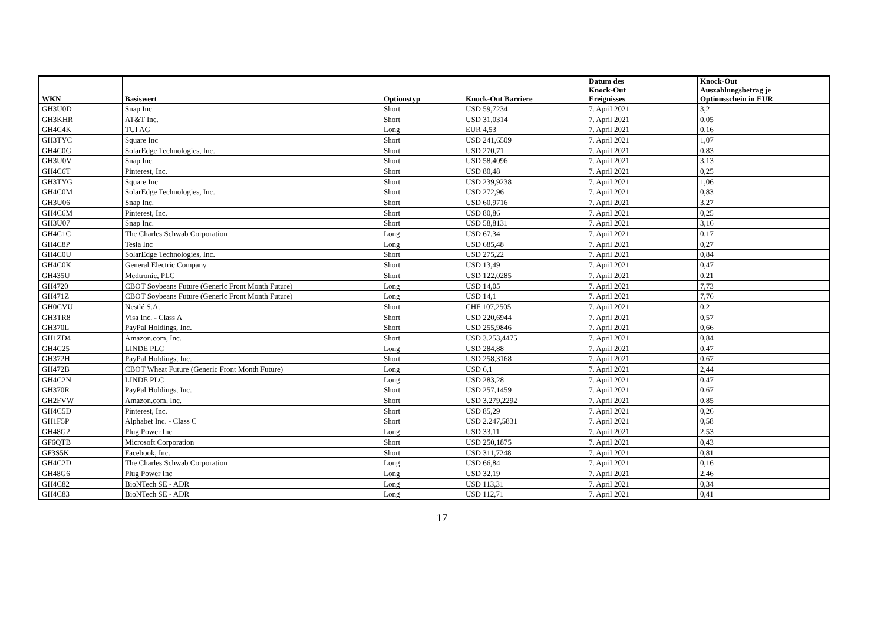| WKN | Basiswert | Optionstyp | Knock-Out Barriere | Datum des Knock-Out Ereignisses | Knock-Out Auszahlungsbetrag je Optionsschein in EUR |
| --- | --- | --- | --- | --- | --- |
| GH3U0D | Snap Inc. | Short | USD 59,7234 | 7. April 2021 | 3,2 |
| GH3KHR | AT&T Inc. | Short | USD 31,0314 | 7. April 2021 | 0,05 |
| GH4C4K | TUI AG | Long | EUR 4,53 | 7. April 2021 | 0,16 |
| GH3TYC | Square Inc | Short | USD 241,6509 | 7. April 2021 | 1,07 |
| GH4C0G | SolarEdge Technologies, Inc. | Short | USD 270,71 | 7. April 2021 | 0,83 |
| GH3U0V | Snap Inc. | Short | USD 58,4096 | 7. April 2021 | 3,13 |
| GH4C6T | Pinterest, Inc. | Short | USD 80,48 | 7. April 2021 | 0,25 |
| GH3TYG | Square Inc | Short | USD 239,9238 | 7. April 2021 | 1,06 |
| GH4C0M | SolarEdge Technologies, Inc. | Short | USD 272,96 | 7. April 2021 | 0,83 |
| GH3U06 | Snap Inc. | Short | USD 60,9716 | 7. April 2021 | 3,27 |
| GH4C6M | Pinterest, Inc. | Short | USD 80,86 | 7. April 2021 | 0,25 |
| GH3U07 | Snap Inc. | Short | USD 58,8131 | 7. April 2021 | 3,16 |
| GH4C1C | The Charles Schwab Corporation | Long | USD 67,34 | 7. April 2021 | 0,17 |
| GH4C8P | Tesla Inc | Long | USD 685,48 | 7. April 2021 | 0,27 |
| GH4C0U | SolarEdge Technologies, Inc. | Short | USD 275,22 | 7. April 2021 | 0,84 |
| GH4C0K | General Electric Company | Short | USD 13,49 | 7. April 2021 | 0,47 |
| GH435U | Medtronic, PLC | Short | USD 122,0285 | 7. April 2021 | 0,21 |
| GH4720 | CBOT Soybeans Future (Generic Front Month Future) | Long | USD 14,05 | 7. April 2021 | 7,73 |
| GH471Z | CBOT Soybeans Future (Generic Front Month Future) | Long | USD 14,1 | 7. April 2021 | 7,76 |
| GH0CVU | Nestlé S.A. | Short | CHF 107,2505 | 7. April 2021 | 0,2 |
| GH3TR8 | Visa Inc. - Class A | Short | USD 220,6944 | 7. April 2021 | 0,57 |
| GH370L | PayPal Holdings, Inc. | Short | USD 255,9846 | 7. April 2021 | 0,66 |
| GH1ZD4 | Amazon.com, Inc. | Short | USD 3.253,4475 | 7. April 2021 | 0,84 |
| GH4C25 | LINDE PLC | Long | USD 284,88 | 7. April 2021 | 0,47 |
| GH372H | PayPal Holdings, Inc. | Short | USD 258,3168 | 7. April 2021 | 0,67 |
| GH472B | CBOT Wheat Future (Generic Front Month Future) | Long | USD 6,1 | 7. April 2021 | 2,44 |
| GH4C2N | LINDE PLC | Long | USD 283,28 | 7. April 2021 | 0,47 |
| GH370R | PayPal Holdings, Inc. | Short | USD 257,1459 | 7. April 2021 | 0,67 |
| GH2FVW | Amazon.com, Inc. | Short | USD 3.279,2292 | 7. April 2021 | 0,85 |
| GH4C5D | Pinterest, Inc. | Short | USD 85,29 | 7. April 2021 | 0,26 |
| GH1F5P | Alphabet Inc. - Class C | Short | USD 2.247,5831 | 7. April 2021 | 0,58 |
| GH48G2 | Plug Power Inc | Long | USD 33,11 | 7. April 2021 | 2,53 |
| GF6QTB | Microsoft Corporation | Short | USD 250,1875 | 7. April 2021 | 0,43 |
| GF3S5K | Facebook, Inc. | Short | USD 311,7248 | 7. April 2021 | 0,81 |
| GH4C2D | The Charles Schwab Corporation | Long | USD 66,84 | 7. April 2021 | 0,16 |
| GH48G6 | Plug Power Inc | Long | USD 32,19 | 7. April 2021 | 2,46 |
| GH4C82 | BioNTech SE - ADR | Long | USD 113,31 | 7. April 2021 | 0,34 |
| GH4C83 | BioNTech SE - ADR | Long | USD 112,71 | 7. April 2021 | 0,41 |
17